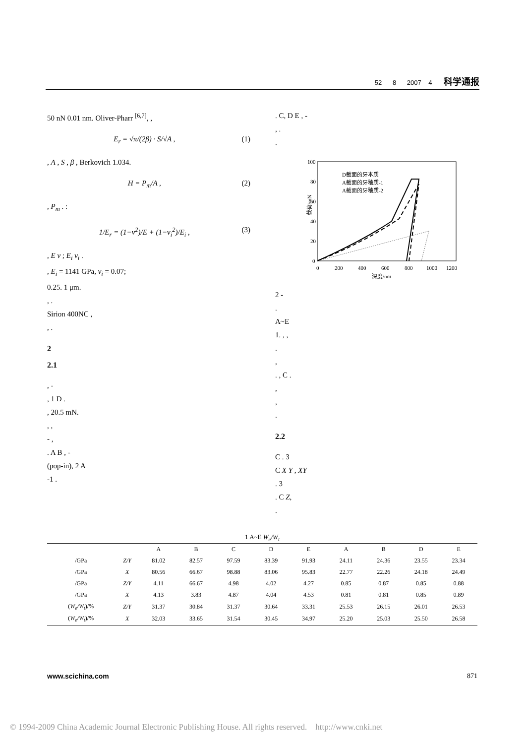52 8 2007 4 科学通报
50 nN 0.01 nm. Oliver-Pharr <sup>[6,7]</sup>, ,
E<sub>r</sub> = √π/(2β) · S/√A , (1)
, A , S , β , Berkovich 1.034.
H = P<sub>m</sub>/A , (2)
, P<sub>m</sub> . :
1/E<sub>r</sub> = (1−ν<sup>2</sup>)/E + (1−ν<sub>i</sub><sup>2</sup>)/E<sub>i</sub> , (3)
, E ν ; E<sub>i</sub> ν<sub>i</sub> .
, E<sub>i</sub> = 1141 GPa, ν<sub>i</sub> = 0.07;
0.25. 1 μm.
, .
Sirion 400NC ,
, .
2
2.1
, -
, 1 D .
, 20.5 mN.
, ,
- ,
. A B , -
(pop-in), 2 A
-1 .
. C, D E , -
, .
.
100
80
60
40
20
0
0
200
400
600
800
1000
1200
深度/nm
载荷/mN
D截面的牙本质
A截面的牙釉质-1
A截面的牙釉质-2
2 -
.
A~E
1. , ,
.
,
. , C .
,
,
.
2.2
C . 3
C X Y , XY
. 3
. C Z,
.
1 A~E W<sub>e</sub>/W<sub>t</sub>
| | | A | B | C | D | E | A | B | D | E |
| --- | --- | --- | --- | --- | --- | --- | --- | --- | --- | --- |
| /GPa | Z/Y | 81.02 | 82.57 | 97.59 | 83.39 | 91.93 | 24.11 | 24.36 | 23.55 | 23.34 |
| /GPa | X | 80.56 | 66.67 | 98.88 | 83.06 | 95.83 | 22.77 | 22.26 | 24.18 | 24.49 |
| /GPa | Z/Y | 4.11 | 66.67 | 4.98 | 4.02 | 4.27 | 0.85 | 0.87 | 0.85 | 0.88 |
| /GPa | X | 4.13 | 3.83 | 4.87 | 4.04 | 4.53 | 0.81 | 0.81 | 0.85 | 0.89 |
| ( W<sub>e</sub>/W<sub>t</sub> )/% | Z/Y | 31.37 | 30.84 | 31.37 | 30.64 | 33.31 | 25.53 | 26.15 | 26.01 | 26.53 |
| ( W<sub>e</sub>/W<sub>t</sub> )/% | X | 32.03 | 33.65 | 31.54 | 30.45 | 34.97 | 25.20 | 25.03 | 25.50 | 26.58 |
www.scichina.com 871
© 1994-2009 China Academic Journal Electronic Publishing House. All rights reserved. http://www.cnki.net